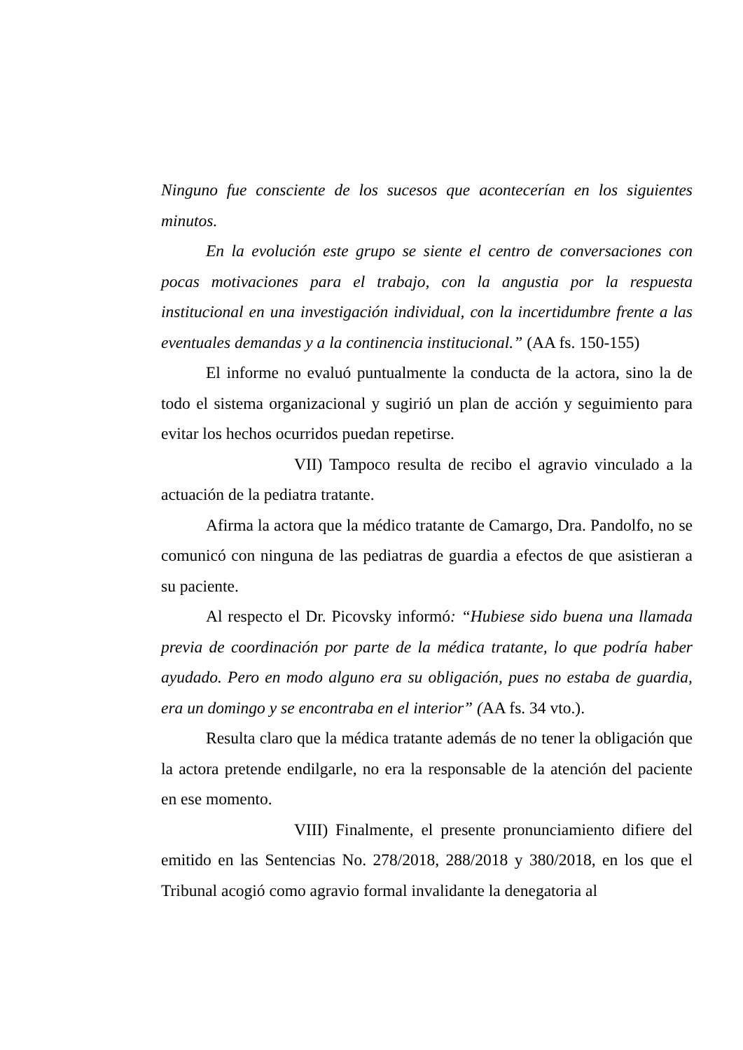Ninguno fue consciente de los sucesos que acontecerían en los siguientes minutos.
En la evolución este grupo se siente el centro de conversaciones con pocas motivaciones para el trabajo, con la angustia por la respuesta institucional en una investigación individual, con la incertidumbre frente a las eventuales demandas y a la continencia institucional.” (AA fs. 150-155)
El informe no evaluó puntualmente la conducta de la actora, sino la de todo el sistema organizacional y sugirió un plan de acción y seguimiento para evitar los hechos ocurridos puedan repetirse.
VII) Tampoco resulta de recibo el agravio vinculado a la actuación de la pediatra tratante.
Afirma la actora que la médico tratante de Camargo, Dra. Pandolfo, no se comunicó con ninguna de las pediatras de guardia a efectos de que asistieran a su paciente.
Al respecto el Dr. Picovsky informó: “Hubiese sido buena una llamada previa de coordinación por parte de la médica tratante, lo que podría haber ayudado. Pero en modo alguno era su obligación, pues no estaba de guardia, era un domingo y se encontraba en el interior” (AA fs. 34 vto.).
Resulta claro que la médica tratante además de no tener la obligación que la actora pretende endilgarle, no era la responsable de la atención del paciente en ese momento.
VIII) Finalmente, el presente pronunciamiento difiere del emitido en las Sentencias No. 278/2018, 288/2018 y 380/2018, en los que el Tribunal acogió como agravio formal invalidante la denegatoria al